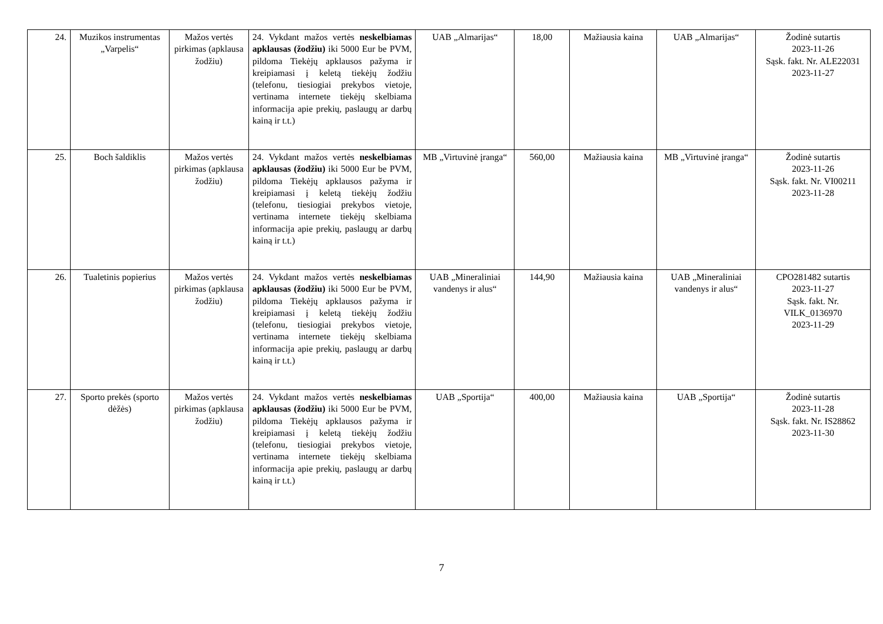| 24. | Muzikos instrumentas „Varpelis“ | Mažos vertės pirkimas (apklausa žodžiu) | 24. Vykdant mažos vertės neskelbiamas apklausas (žodžiu) iki 5000 Eur be PVM, pildoma Tiekėjų apklausos pažyma ir kreipiamasi į keletą tiekėjų žodžiu (telefonu, tiesiogiai prekybos vietoje, vertinama internete tiekėjų skelbiama informacija apie prekių, paslaugų ar darbų kainą ir t.t.) | UAB „Almarijas“ | 18,00 | Mažiausia kaina | UAB „Almarijas“ | Žodinė sutartis 2023-11-26 Sąsk. fakt. Nr. ALE22031 2023-11-27 |
| 25. | Boch šaldiklis | Mažos vertės pirkimas (apklausa žodžiu) | 24. Vykdant mažos vertės neskelbiamas apklausas (žodžiu) iki 5000 Eur be PVM, pildoma Tiekėjų apklausos pažyma ir kreipiamasi į keletą tiekėjų žodžiu (telefonu, tiesiogiai prekybos vietoje, vertinama internete tiekėjų skelbiama informacija apie prekių, paslaugų ar darbų kainą ir t.t.) | MB „Virtuvinė įranga“ | 560,00 | Mažiausia kaina | MB „Virtuvinė įranga“ | Žodinė sutartis 2023-11-26 Sąsk. fakt. Nr. VI00211 2023-11-28 |
| 26. | Tualetinis popierius | Mažos vertės pirkimas (apklausa žodžiu) | 24. Vykdant mažos vertės neskelbiamas apklausas (žodžiu) iki 5000 Eur be PVM, pildoma Tiekėjų apklausos pažyma ir kreipiamasi į keletą tiekėjų žodžiu (telefonu, tiesiogiai prekybos vietoje, vertinama internete tiekėjų skelbiama informacija apie prekių, paslaugų ar darbų kainą ir t.t.) | UAB „Mineraliniai vandenys ir alus“ | 144,90 | Mažiausia kaina | UAB „Mineraliniai vandenys ir alus“ | CPO281482 sutartis 2023-11-27 Sąsk. fakt. Nr. VILK_0136970 2023-11-29 |
| 27. | Sporto prekės (sporto dėžės) | Mažos vertės pirkimas (apklausa žodžiu) | 24. Vykdant mažos vertės neskelbiamas apklausas (žodžiu) iki 5000 Eur be PVM, pildoma Tiekėjų apklausos pažyma ir kreipiamasi į keletą tiekėjų žodžiu (telefonu, tiesiogiai prekybos vietoje, vertinama internete tiekėjų skelbiama informacija apie prekių, paslaugų ar darbų kainą ir t.t.) | UAB „Sportija“ | 400,00 | Mažiausia kaina | UAB „Sportija“ | Žodinė sutartis 2023-11-28 Sąsk. fakt. Nr. IS28862 2023-11-30 |
7